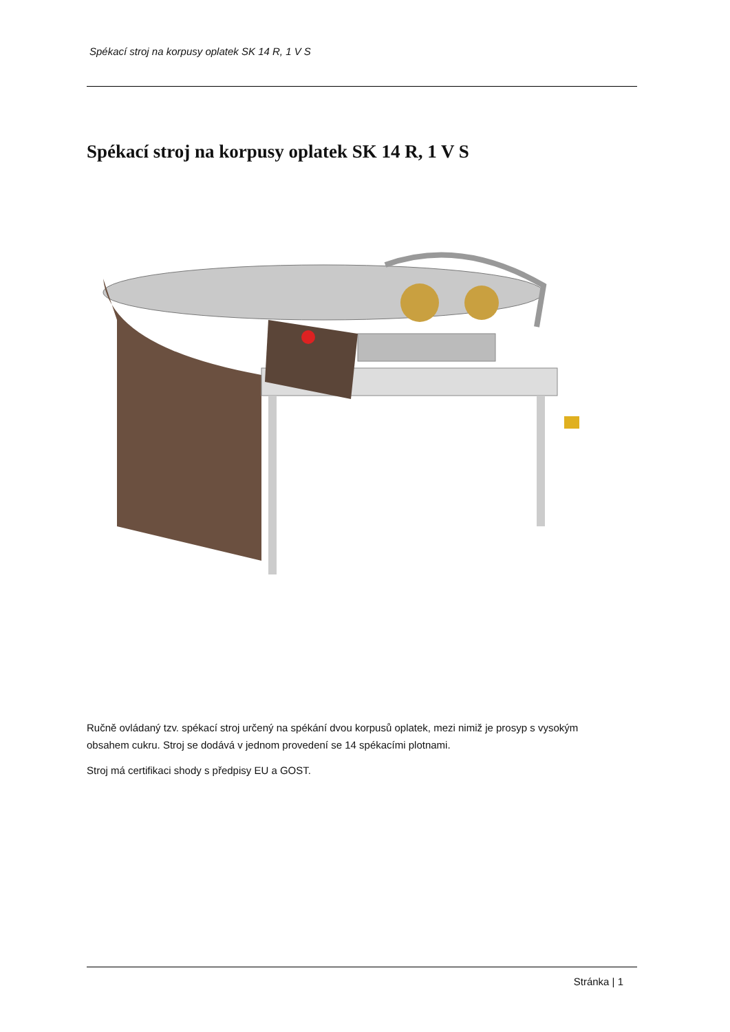Spékací stroj na korpusy oplatek SK 14 R, 1 V S
Spékací stroj na korpusy oplatek SK 14 R, 1 V S
Ručně ovládaný tzv. spékací stroj určený na spékání dvou korpusů oplatek, mezi nimiž je prosyp s vysokým obsahem cukru. Stroj se dodává v jednom provedení se 14 spékacími plotnami.
Stroj má certifikaci shody s předpisy EU a GOST.
Stránka | 1